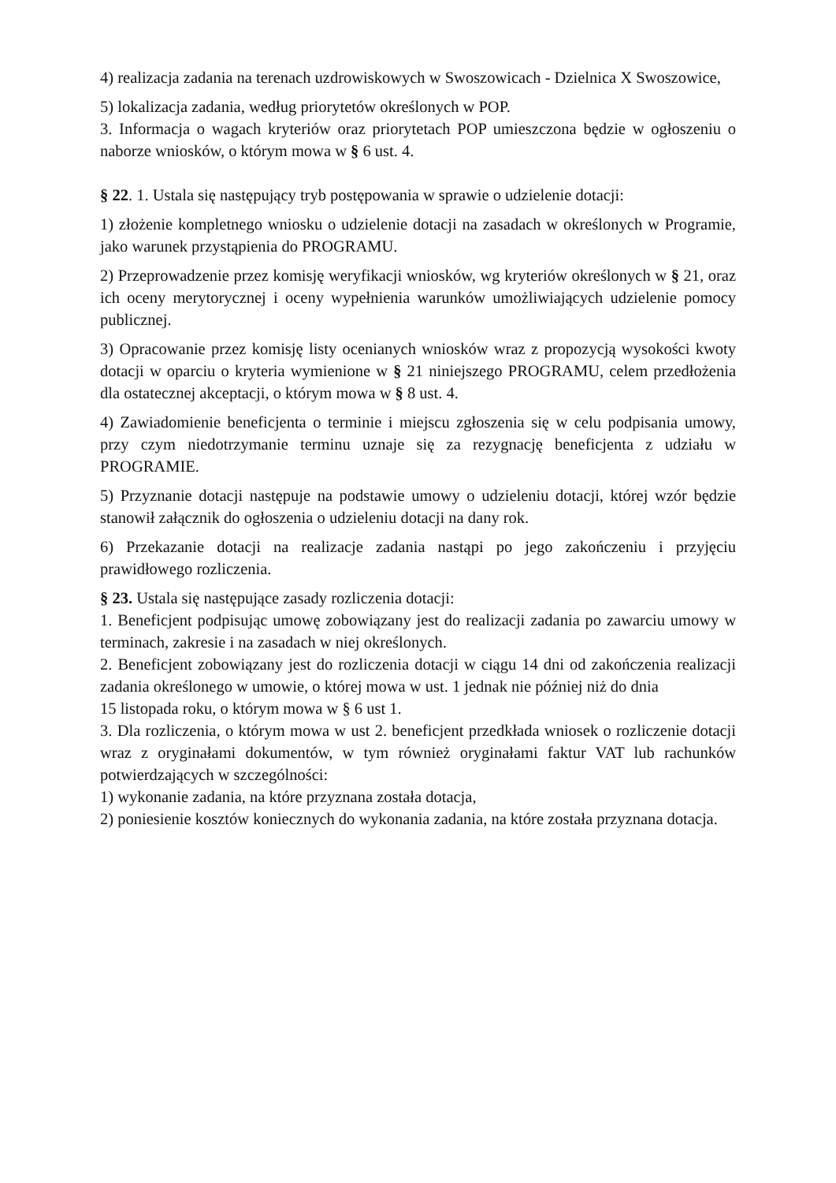4) realizacja zadania na terenach uzdrowiskowych w Swoszowicach - Dzielnica X Swoszowice,
5) lokalizacja zadania, według priorytetów określonych w POP.
3. Informacja o wagach kryteriów oraz priorytetach POP umieszczona będzie w ogłoszeniu o naborze wniosków, o którym mowa w § 6 ust. 4.
§ 22. 1. Ustala się następujący tryb postępowania w sprawie o udzielenie dotacji:
1) złożenie kompletnego wniosku o udzielenie dotacji na zasadach w określonych w Programie, jako warunek przystąpienia do PROGRAMU.
2) Przeprowadzenie przez komisję weryfikacji wniosków, wg kryteriów określonych w § 21, oraz ich oceny merytorycznej i oceny wypełnienia warunków umożliwiających udzielenie pomocy publicznej.
3) Opracowanie przez komisję listy ocenianych wniosków wraz z propozycją wysokości kwoty dotacji w oparciu o kryteria wymienione w § 21 niniejszego PROGRAMU, celem przedłożenia dla ostatecznej akceptacji, o którym mowa w § 8 ust. 4.
4) Zawiadomienie beneficjenta o terminie i miejscu zgłoszenia się w celu podpisania umowy, przy czym niedotrzymanie terminu uznaje się za rezygnację beneficjenta z udziału w PROGRAMIE.
5) Przyznanie dotacji następuje na podstawie umowy o udzieleniu dotacji, której wzór będzie stanowił załącznik do ogłoszenia o udzieleniu dotacji na dany rok.
6) Przekazanie dotacji na realizacje zadania nastąpi po jego zakończeniu i przyjęciu prawidłowego rozliczenia.
§ 23. Ustala się następujące zasady rozliczenia dotacji:
1. Beneficjent podpisując umowę zobowiązany jest do realizacji zadania po zawarciu umowy w terminach, zakresie i na zasadach w niej określonych.
2. Beneficjent zobowiązany jest do rozliczenia dotacji w ciągu 14 dni od zakończenia realizacji zadania określonego w umowie, o której mowa w ust. 1 jednak nie później niż do dnia
15 listopada roku, o którym mowa w § 6 ust 1.
3. Dla rozliczenia, o którym mowa w ust 2. beneficjent przedkłada wniosek o rozliczenie dotacji wraz z oryginałami dokumentów, w tym również oryginałami faktur VAT lub rachunków potwierdzających w szczególności:
1) wykonanie zadania, na które przyznana została dotacja,
2) poniesienie kosztów koniecznych do wykonania zadania, na które została przyznana dotacja.